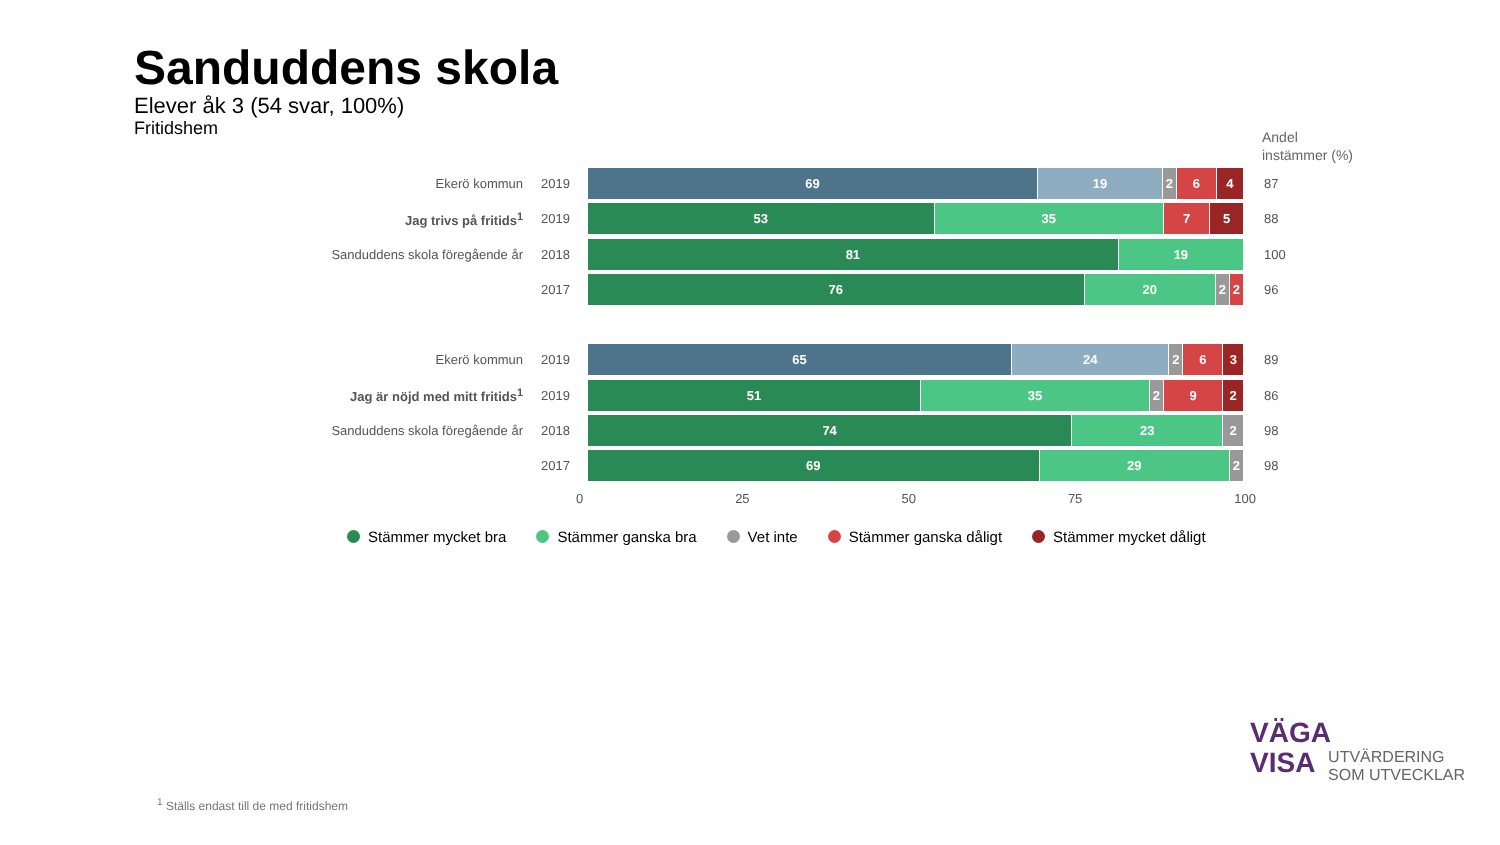Sanduddens skola
Elever åk 3 (54 svar, 100%)
Fritidshem
Andel
instämmer (%)
Ekerö kommun 2019
69 19 2 6 4
87
Jag trivs på fritids<sup>1</sup> 2019
53 35 7 5
88
Sanduddens skola föregående år 2018
81 19
100
2017
76 20 2 2
96
Ekerö kommun 2019
65 24 2 6 3
89
Jag är nöjd med mitt fritids<sup>1</sup> 2019
51 35 2 9 2
86
Sanduddens skola föregående år 2018
74 23 2
98
2017
69 29 2
98
0 25 50 75 100
Stämmer mycket bra Stämmer ganska bra Vet inte Stämmer ganska dåligt Stämmer mycket dåligt
VÄGA
VISA UTVÄRDERING
SOM UTVECKLAR
<sup>1</sup> Ställs endast till de med fritidshem